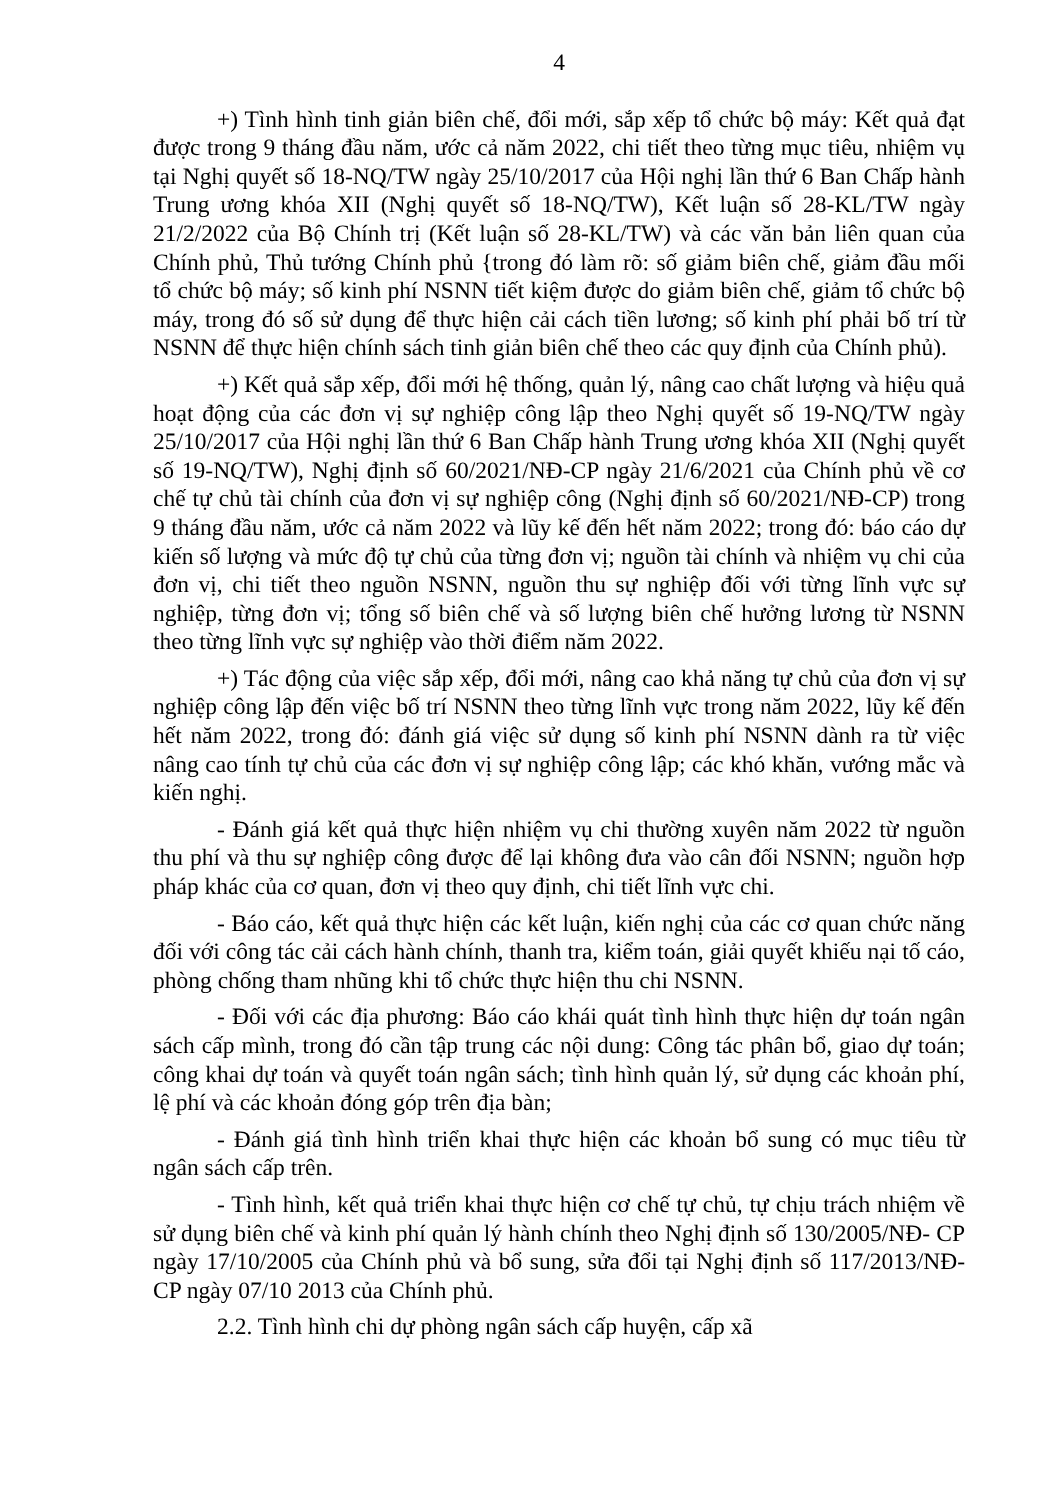4
+) Tình hình tinh giản biên chế, đổi mới, sắp xếp tổ chức bộ máy: Kết quả đạt được trong 9 tháng đầu năm, ước cả năm 2022, chi tiết theo từng mục tiêu, nhiệm vụ tại Nghị quyết số 18-NQ/TW ngày 25/10/2017 của Hội nghị lần thứ 6 Ban Chấp hành Trung ương khóa XII (Nghị quyết số 18-NQ/TW), Kết luận số 28-KL/TW ngày 21/2/2022 của Bộ Chính trị (Kết luận số 28-KL/TW) và các văn bản liên quan của Chính phủ, Thủ tướng Chính phủ {trong đó làm rõ: số giảm biên chế, giảm đầu mối tổ chức bộ máy; số kinh phí NSNN tiết kiệm được do giảm biên chế, giảm tổ chức bộ máy, trong đó số sử dụng để thực hiện cải cách tiền lương; số kinh phí phải bố trí từ NSNN để thực hiện chính sách tinh giản biên chế theo các quy định của Chính phủ).
+) Kết quả sắp xếp, đổi mới hệ thống, quản lý, nâng cao chất lượng và hiệu quả hoạt động của các đơn vị sự nghiệp công lập theo Nghị quyết số 19-NQ/TW ngày 25/10/2017 của Hội nghị lần thứ 6 Ban Chấp hành Trung ương khóa XII (Nghị quyết số 19-NQ/TW), Nghị định số 60/2021/NĐ-CP ngày 21/6/2021 của Chính phủ về cơ chế tự chủ tài chính của đơn vị sự nghiệp công (Nghị định số 60/2021/NĐ-CP) trong 9 tháng đầu năm, ước cả năm 2022 và lũy kế đến hết năm 2022; trong đó: báo cáo dự kiến số lượng và mức độ tự chủ của từng đơn vị; nguồn tài chính và nhiệm vụ chi của đơn vị, chi tiết theo nguồn NSNN, nguồn thu sự nghiệp đối với từng lĩnh vực sự nghiệp, từng đơn vị; tổng số biên chế và số lượng biên chế hưởng lương từ NSNN theo từng lĩnh vực sự nghiệp vào thời điểm năm 2022.
+) Tác động của việc sắp xếp, đổi mới, nâng cao khả năng tự chủ của đơn vị sự nghiệp công lập đến việc bố trí NSNN theo từng lĩnh vực trong năm 2022, lũy kế đến hết năm 2022, trong đó: đánh giá việc sử dụng số kinh phí NSNN dành ra từ việc nâng cao tính tự chủ của các đơn vị sự nghiệp công lập; các khó khăn, vướng mắc và kiến nghị.
- Đánh giá kết quả thực hiện nhiệm vụ chi thường xuyên năm 2022 từ nguồn thu phí và thu sự nghiệp công được để lại không đưa vào cân đối NSNN; nguồn hợp pháp khác của cơ quan, đơn vị theo quy định, chi tiết lĩnh vực chi.
- Báo cáo, kết quả thực hiện các kết luận, kiến nghị của các cơ quan chức năng đối với công tác cải cách hành chính, thanh tra, kiểm toán, giải quyết khiếu nại tố cáo, phòng chống tham nhũng khi tổ chức thực hiện thu chi NSNN.
- Đối với các địa phương: Báo cáo khái quát tình hình thực hiện dự toán ngân sách cấp mình, trong đó cần tập trung các nội dung: Công tác phân bổ, giao dự toán; công khai dự toán và quyết toán ngân sách; tình hình quản lý, sử dụng các khoản phí, lệ phí và các khoản đóng góp trên địa bàn;
- Đánh giá tình hình triển khai thực hiện các khoản bổ sung có mục tiêu từ ngân sách cấp trên.
- Tình hình, kết quả triển khai thực hiện cơ chế tự chủ, tự chịu trách nhiệm về sử dụng biên chế và kinh phí quản lý hành chính theo Nghị định số 130/2005/NĐ- CP ngày 17/10/2005 của Chính phủ và bổ sung, sửa đổi tại Nghị định số 117/2013/NĐ-CP ngày 07/10 2013 của Chính phủ.
2.2. Tình hình chi dự phòng ngân sách cấp huyện, cấp xã